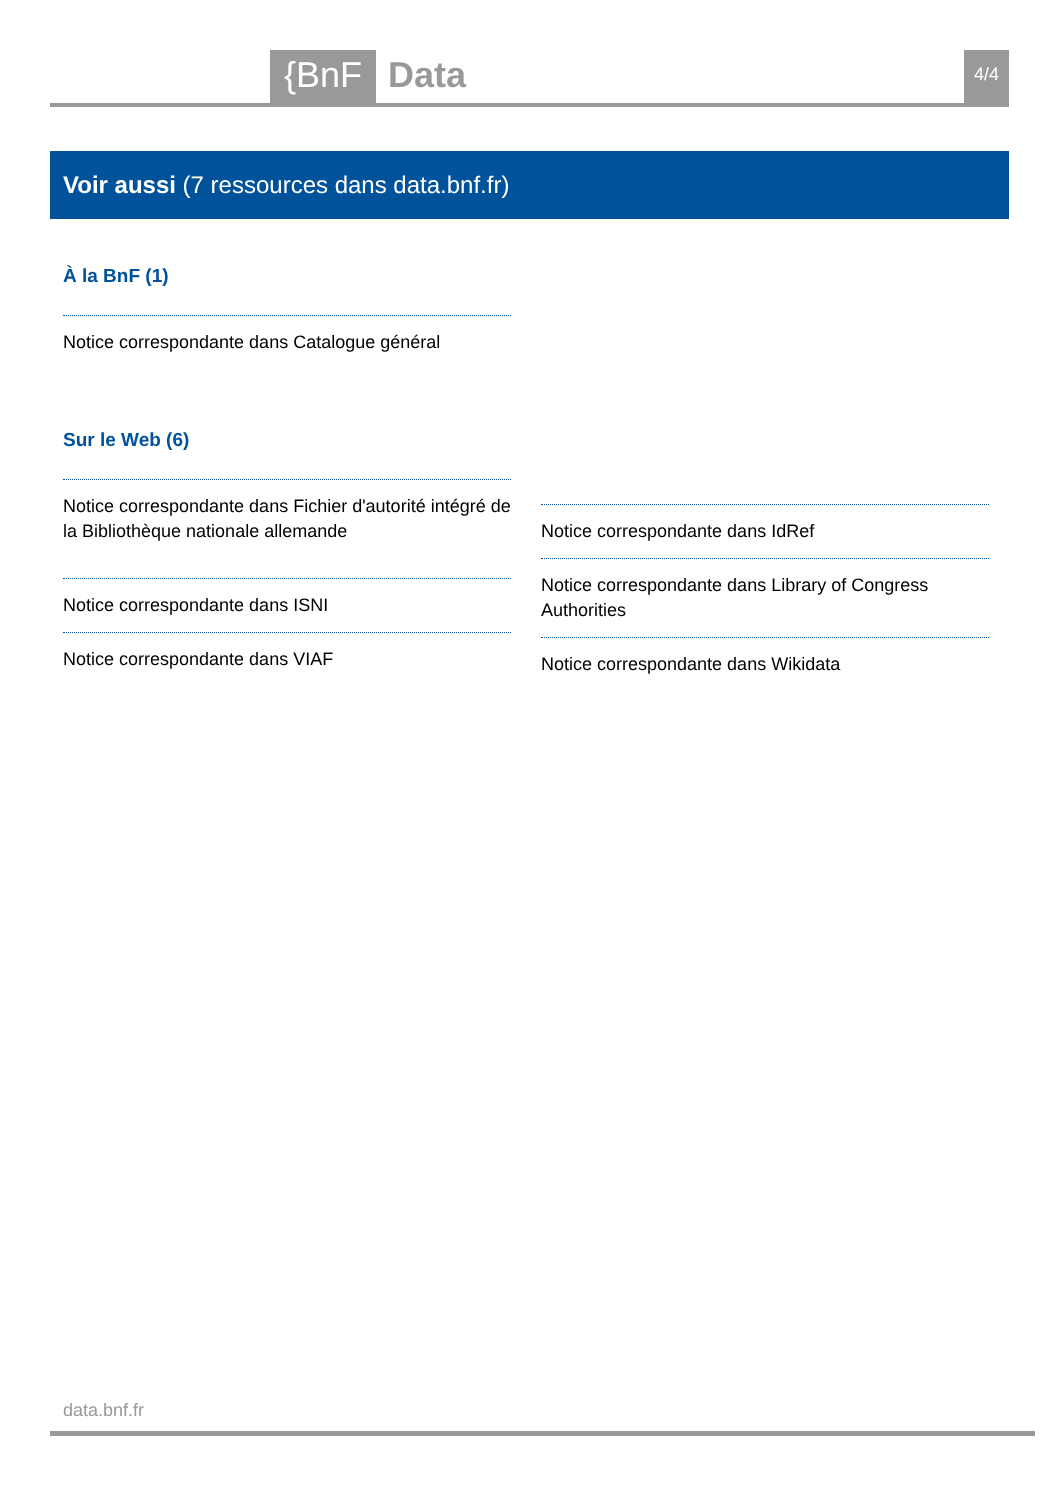{BnF Data 4/4
Voir aussi (7 ressources dans data.bnf.fr)
À la BnF (1)
Notice correspondante dans Catalogue général
Sur le Web (6)
Notice correspondante dans Fichier d'autorité intégré de la Bibliothèque nationale allemande
Notice correspondante dans ISNI
Notice correspondante dans VIAF
Notice correspondante dans IdRef
Notice correspondante dans Library of Congress Authorities
Notice correspondante dans Wikidata
data.bnf.fr